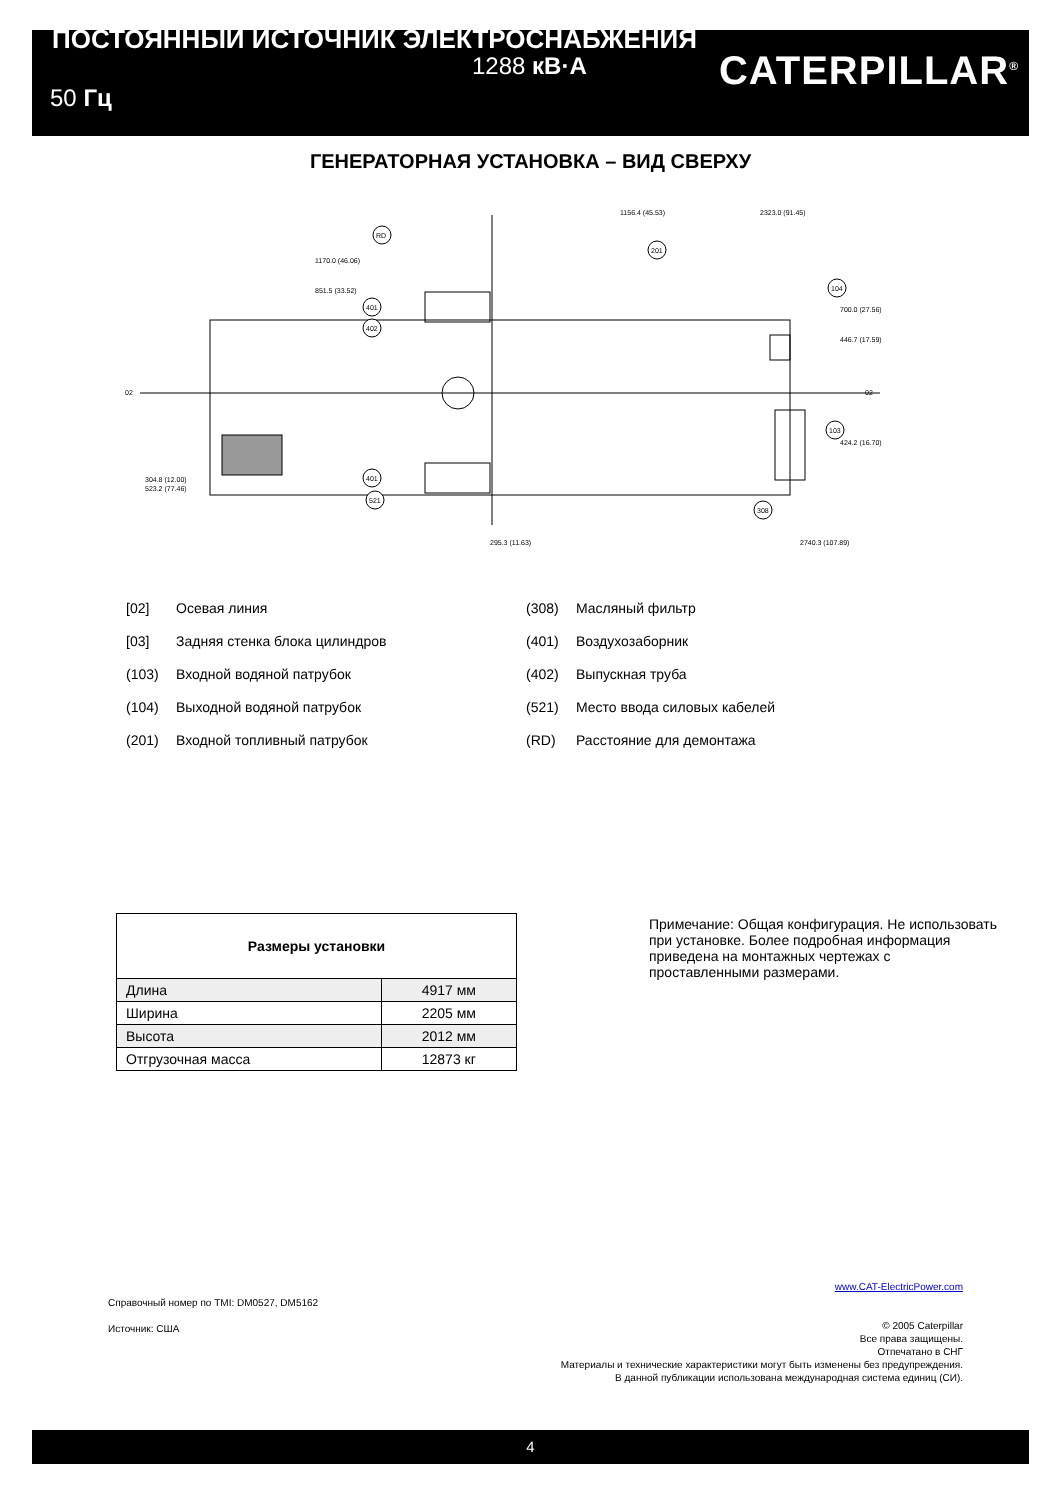ПОСТОЯННЫЙ ИСТОЧНИК ЭЛЕКТРОСНАБЖЕНИЯ
1288 кВ·А
50 Гц
CATERPILLAR<sup>®</sup>
ГЕНЕРАТОРНАЯ УСТАНОВКА – ВИД СВЕРХУ
1170.0 (46.06)
851.5 (33.52)
700.0 (27.56)
446.7 (17.59)
424.2 (16.70)
304.8 (12.00)
523.2 (77.46)
02
02
295.3 (11.63)
2740.3 (107.89)
1156.4 (45.53)
2323.0 (91.45)
RD
201
104
401
402
103
401
521
308
[02] Осевая линия
(308) Масляный фильтр
[03] Задняя стенка блока цилиндров
(401) Воздухозаборник
(103) Входной водяной патрубок
(402) Выпускная труба
(104) Выходной водяной патрубок
(521) Место ввода силовых кабелей
(201) Входной топливный патрубок
(RD) Расстояние для демонтажа
| Размеры установки | |
| --- | --- |
| Длина | 4917 мм |
| Ширина | 2205 мм |
| Высота | 2012 мм |
| Отгрузочная масса | 12873 кг |
Примечание: Общая конфигурация. Не использовать при установке. Более подробная информация приведена на монтажных чертежах с проставленными размерами.
Справочный номер по TMI: DM0527, DM5162
Источник: США
www.CAT-ElectricPower.com
© 2005 Caterpillar
Все права защищены.
Отпечатано в СНГ
Материалы и технические характеристики могут быть изменены без предупреждения.
В данной публикации использована международная система единиц (СИ).
4